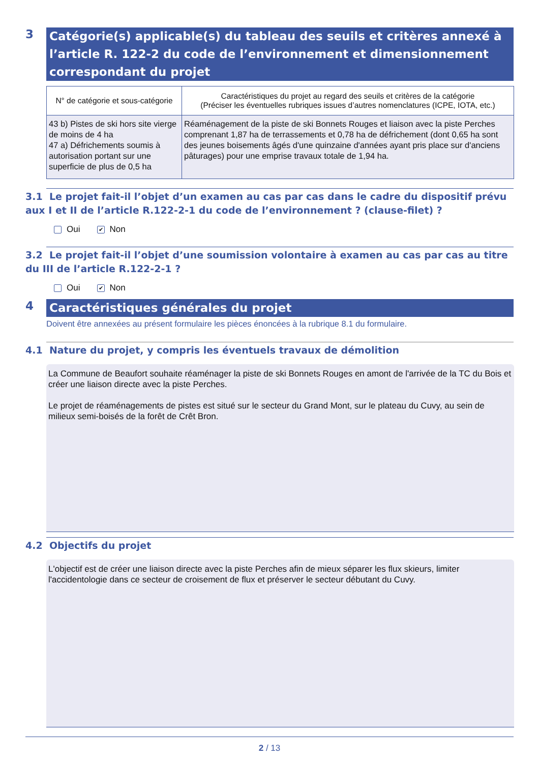3
Catégorie(s) applicable(s) du tableau des seuils et critères annexé à l’article R. 122-2 du code de l’environnement et dimensionnement correspondant du projet
| N° de catégorie et sous-catégorie | Caractéristiques du projet au regard des seuils et critères de la catégorie (Préciser les éventuelles rubriques issues d’autres nomenclatures (ICPE, IOTA, etc.) |
| --- | --- |
| 43 b) Pistes de ski hors site vierge de moins de 4 ha 47 a) Défrichements soumis à autorisation portant sur une superficie de plus de 0,5 ha | Réaménagement de la piste de ski Bonnets Rouges et liaison avec la piste Perches comprenant 1,87 ha de terrassements et 0,78 ha de défrichement (dont 0,65 ha sont des jeunes boisements âgés d'une quinzaine d'années ayant pris place sur d'anciens pâturages) pour une emprise travaux totale de 1,94 ha. |
3.1 Le projet fait-il l’objet d’un examen au cas par cas dans le cadre du dispositif prévu aux I et II de l’article R.122-2-1 du code de l’environnement ? (clause-filet) ?
Oui ✔ Non
3.2 Le projet fait-il l’objet d’une soumission volontaire à examen au cas par cas au titre du III de l’article R.122-2-1 ?
Oui ✔ Non
4
Caractéristiques générales du projet
Doivent être annexées au présent formulaire les pièces énoncées à la rubrique 8.1 du formulaire.
4.1 Nature du projet, y compris les éventuels travaux de démolition
La Commune de Beaufort souhaite réaménager la piste de ski Bonnets Rouges en amont de l'arrivée de la TC du Bois et créer une liaison directe avec la piste Perches.
Le projet de réaménagements de pistes est situé sur le secteur du Grand Mont, sur le plateau du Cuvy, au sein de milieux semi-boisés de la forêt de Crêt Bron.
4.2 Objectifs du projet
L'objectif est de créer une liaison directe avec la piste Perches afin de mieux séparer les flux skieurs, limiter l'accidentologie dans ce secteur de croisement de flux et préserver le secteur débutant du Cuvy.
2 / 13